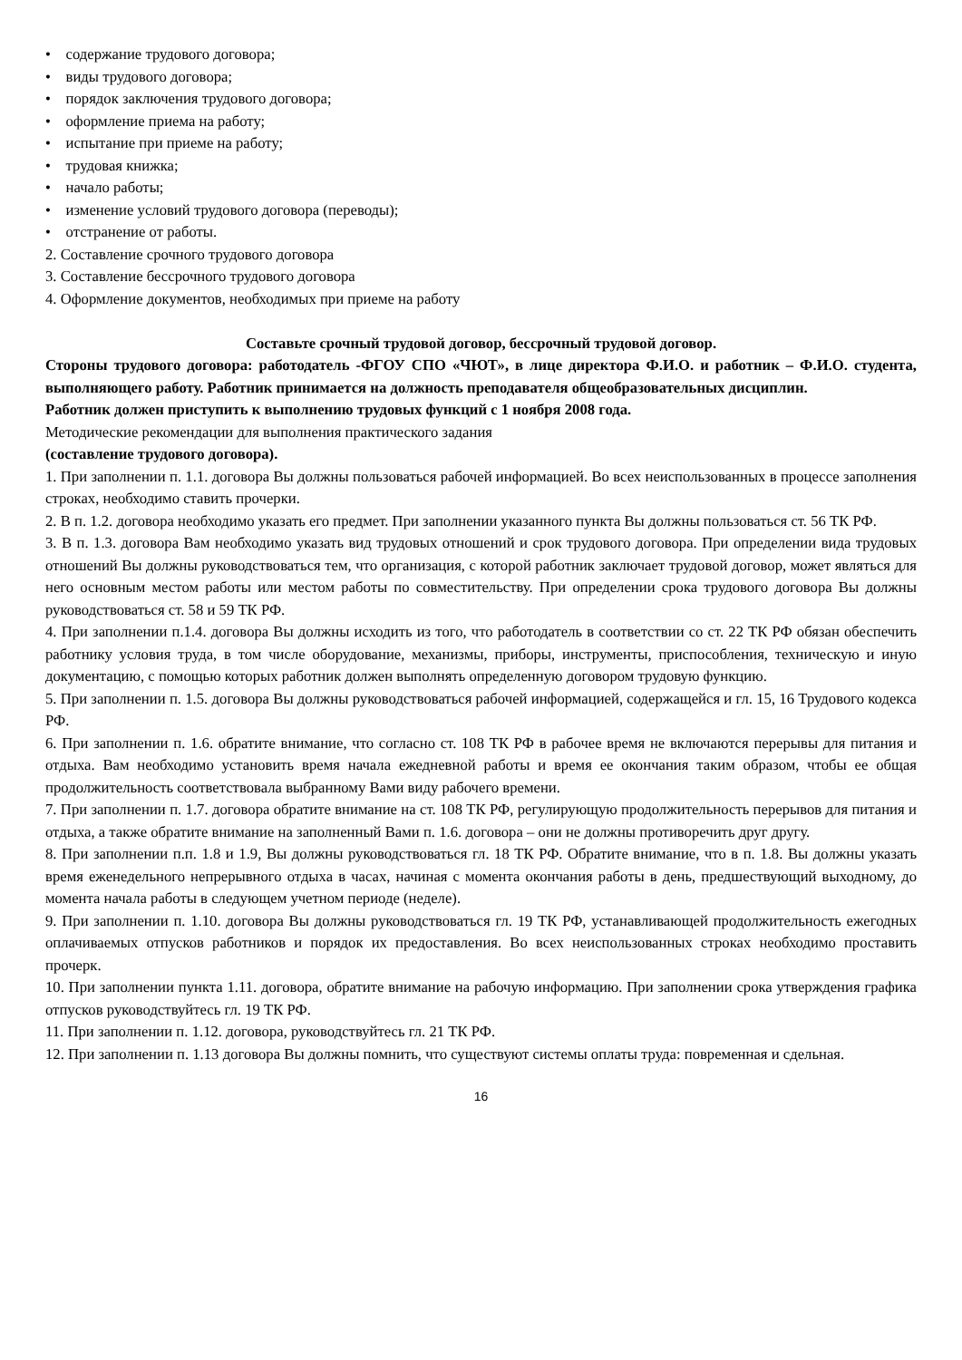• содержание трудового договора;
• виды трудового договора;
• порядок заключения трудового договора;
• оформление приема на работу;
• испытание при приеме на работу;
• трудовая книжка;
• начало работы;
• изменение условий трудового договора (переводы);
• отстранение от работы.
2. Составление срочного трудового договора
3. Составление бессрочного трудового договора
4. Оформление документов, необходимых при приеме на работу
Составьте срочный трудовой договор, бессрочный трудовой договор.
Стороны трудового договора: работодатель -ФГОУ СПО «ЧЮТ», в лице директора Ф.И.О. и работник – Ф.И.О. студента, выполняющего работу. Работник принимается на должность преподавателя общеобразовательных дисциплин.
Работник должен приступить к выполнению трудовых функций с 1 ноября 2008 года.
Методические рекомендации для выполнения практического задания
(составление трудового договора).
1. При заполнении п. 1.1. договора Вы должны пользоваться рабочей информацией. Во всех неиспользованных в процессе заполнения строках, необходимо ставить прочерки.
2. В п. 1.2. договора необходимо указать его предмет. При заполнении указанного пункта Вы должны пользоваться ст. 56 ТК РФ.
3. В п. 1.3. договора Вам необходимо указать вид трудовых отношений и срок трудового договора. При определении вида трудовых отношений Вы должны руководствоваться тем, что организация, с которой работник заключает трудовой договор, может являться для него основным местом работы или местом работы по совместительству. При определении срока трудового договора Вы должны руководствоваться ст. 58 и 59 ТК РФ.
4. При заполнении п.1.4. договора Вы должны исходить из того, что работодатель в соответствии со ст. 22 ТК РФ обязан обеспечить работнику условия труда, в том числе оборудование, механизмы, приборы, инструменты, приспособления, техническую и иную документацию, с помощью которых работник должен выполнять определенную договором трудовую функцию.
5. При заполнении п. 1.5. договора Вы должны руководствоваться рабочей информацией, содержащейся и гл. 15, 16 Трудового кодекса РФ.
6. При заполнении п. 1.6. обратите внимание, что согласно ст. 108 ТК РФ в рабочее время не включаются перерывы для питания и отдыха. Вам необходимо установить время начала ежедневной работы и время ее окончания таким образом, чтобы ее общая продолжительность соответствовала выбранному Вами виду рабочего времени.
7. При заполнении п. 1.7. договора обратите внимание на ст. 108 ТК РФ, регулирующую продолжительность перерывов для питания и отдыха, а также обратите внимание на заполненный Вами п. 1.6. договора – они не должны противоречить друг другу.
8. При заполнении п.п. 1.8 и 1.9, Вы должны руководствоваться гл. 18 ТК РФ. Обратите внимание, что в п. 1.8. Вы должны указать время еженедельного непрерывного отдыха в часах, начиная с момента окончания работы в день, предшествующий выходному, до момента начала работы в следующем учетном периоде (неделе).
9. При заполнении п. 1.10. договора Вы должны руководствоваться гл. 19 ТК РФ, устанавливающей продолжительность ежегодных оплачиваемых отпусков работников и порядок их предоставления. Во всех неиспользованных строках необходимо проставить прочерк.
10. При заполнении пункта 1.11. договора, обратите внимание на рабочую информацию. При заполнении срока утверждения графика отпусков руководствуйтесь гл. 19 ТК РФ.
11. При заполнении п. 1.12. договора, руководствуйтесь гл. 21 ТК РФ.
12. При заполнении п. 1.13 договора Вы должны помнить, что существуют системы оплаты труда: повременная и сдельная.
16